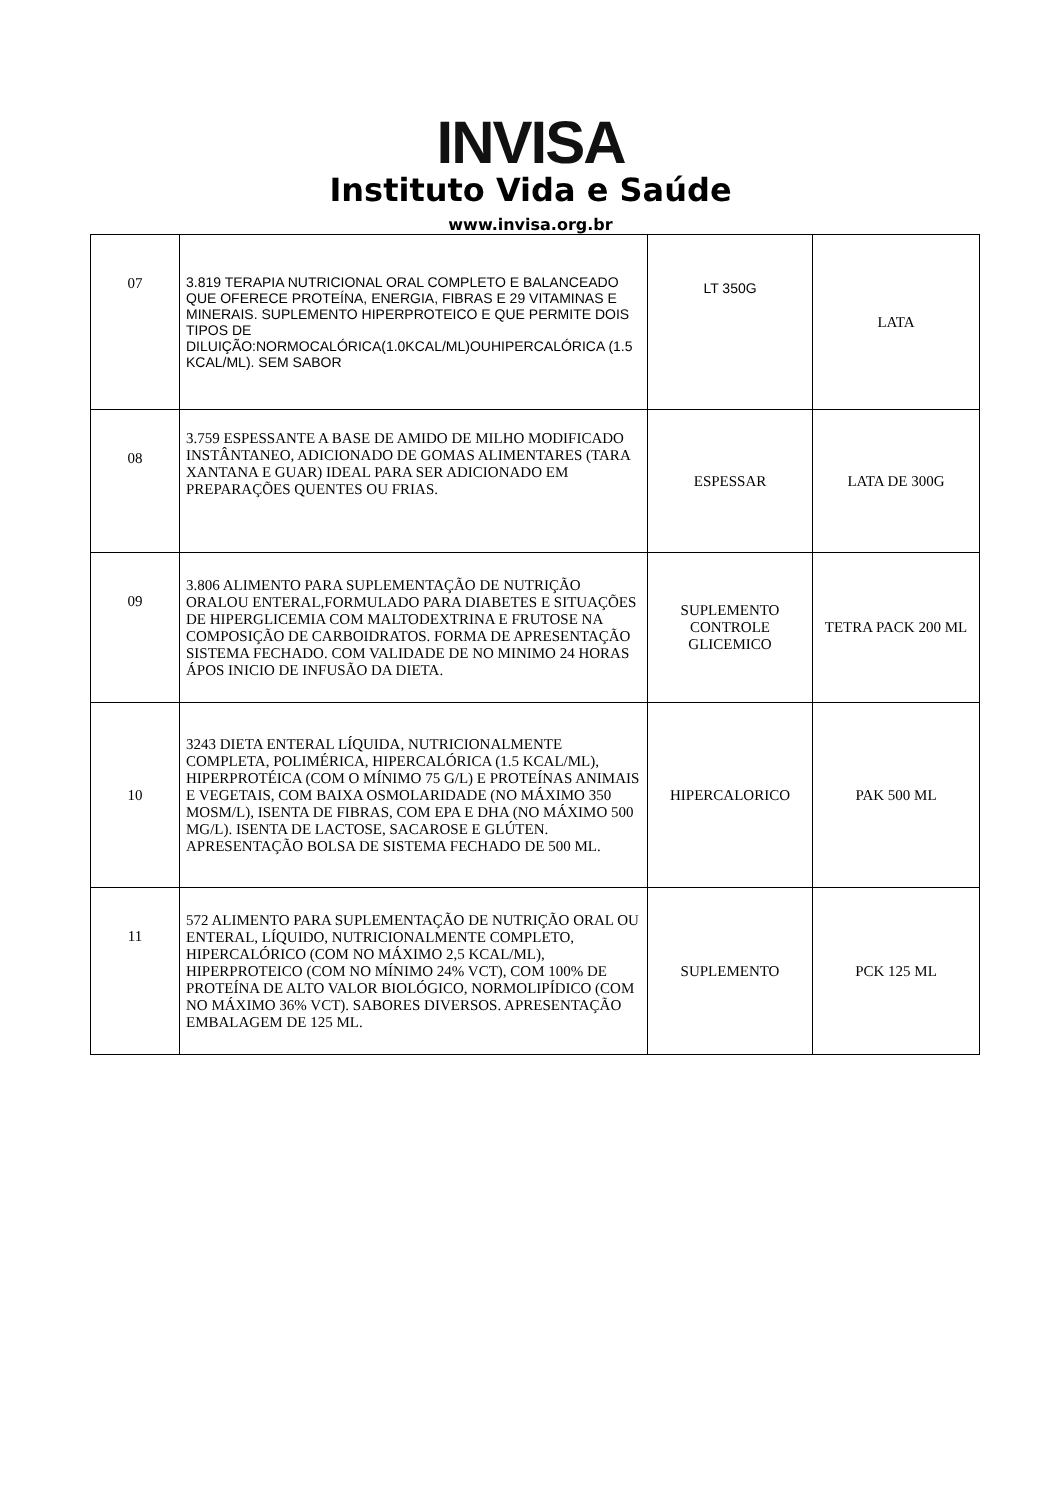INVISA
Instituto Vida e Saúde
www.invisa.org.br
| 07 | 3.819 TERAPIA NUTRICIONAL ORAL COMPLETO E BALANCEADO QUE OFERECE PROTEÍNA, ENERGIA, FIBRAS E 29 VITAMINAS E MINERAIS. SUPLEMENTO HIPERPROTEICO E QUE PERMITE DOIS TIPOS DE DILUIÇÃO:NORMOCALÓRICA(1.0KCAL/ML)OUHIPERCALÓRICA (1.5 KCAL/ML). SEM SABOR | LT 350G | LATA |
| 08 | 3.759 ESPESSANTE A BASE DE AMIDO DE MILHO MODIFICADO INSTÂNTANEO, ADICIONADO DE GOMAS ALIMENTARES (TARA XANTANA E GUAR) IDEAL PARA SER ADICIONADO EM PREPARAÇÕES QUENTES OU FRIAS. | ESPESSAR | LATA DE 300G |
| 09 | 3.806 ALIMENTO PARA SUPLEMENTAÇÃO DE NUTRIÇÃO ORALOU ENTERAL,FORMULADO PARA DIABETES E SITUAÇÕES DE HIPERGLICEMIA COM MALTODEXTRINA E FRUTOSE NA COMPOSIÇÃO DE CARBOIDRATOS. FORMA DE APRESENTAÇÃO SISTEMA FECHADO. COM VALIDADE DE NO MINIMO 24 HORAS ÁPOS INICIO DE INFUSÃO DA DIETA. | SUPLEMENTO CONTROLE GLICEMICO | TETRA PACK 200 ML |
| 10 | 3243 DIETA ENTERAL LÍQUIDA, NUTRICIONALMENTE COMPLETA, POLIMÉRICA, HIPERCALÓRICA (1.5 KCAL/ML), HIPERPROTÉICA (COM O MÍNIMO 75 G/L) E PROTEÍNAS ANIMAIS E VEGETAIS, COM BAIXA OSMOLARIDADE (NO MÁXIMO 350 MOSM/L), ISENTA DE FIBRAS, COM EPA E DHA (NO MÁXIMO 500 MG/L). ISENTA DE LACTOSE, SACAROSE E GLÚTEN. APRESENTAÇÃO BOLSA DE SISTEMA FECHADO DE 500 ML. | HIPERCALORICO | PAK 500 ML |
| 11 | 572 ALIMENTO PARA SUPLEMENTAÇÃO DE NUTRIÇÃO ORAL OU ENTERAL, LÍQUIDO, NUTRICIONALMENTE COMPLETO, HIPERCALÓRICO (COM NO MÁXIMO 2,5 KCAL/ML), HIPERPROTEICO (COM NO MÍNIMO 24% VCT), COM 100% DE PROTEÍNA DE ALTO VALOR BIOLÓGICO, NORMOLIPÍDICO (COM NO MÁXIMO 36% VCT). SABORES DIVERSOS. APRESENTAÇÃO EMBALAGEM DE 125 ML. | SUPLEMENTO | PCK 125 ML |